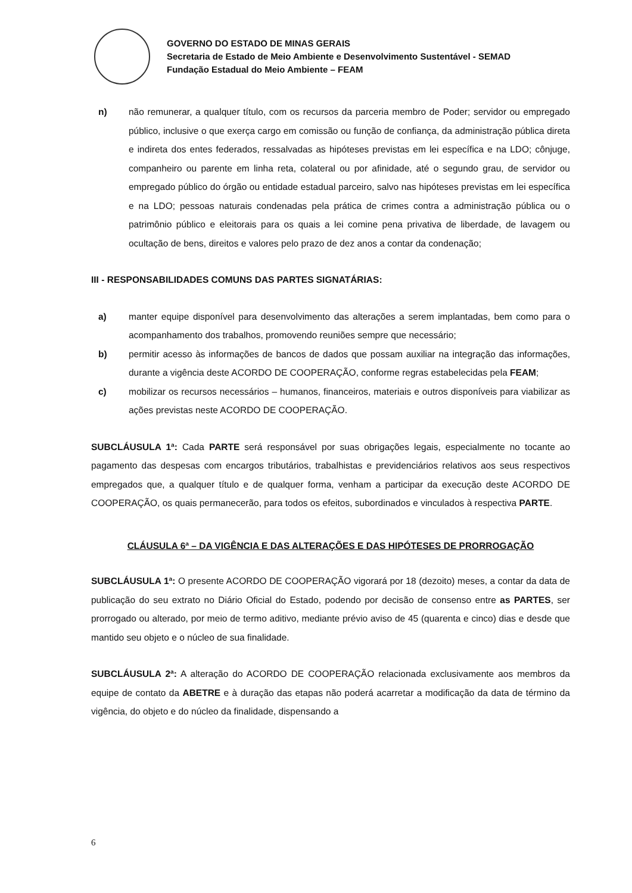GOVERNO DO ESTADO DE MINAS GERAIS
Secretaria de Estado de Meio Ambiente e Desenvolvimento Sustentável - SEMAD
Fundação Estadual do Meio Ambiente – FEAM
n) não remunerar, a qualquer título, com os recursos da parceria membro de Poder; servidor ou empregado público, inclusive o que exerça cargo em comissão ou função de confiança, da administração pública direta e indireta dos entes federados, ressalvadas as hipóteses previstas em lei específica e na LDO; cônjuge, companheiro ou parente em linha reta, colateral ou por afinidade, até o segundo grau, de servidor ou empregado público do órgão ou entidade estadual parceiro, salvo nas hipóteses previstas em lei específica e na LDO; pessoas naturais condenadas pela prática de crimes contra a administração pública ou o patrimônio público e eleitorais para os quais a lei comine pena privativa de liberdade, de lavagem ou ocultação de bens, direitos e valores pelo prazo de dez anos a contar da condenação;
III - RESPONSABILIDADES COMUNS DAS PARTES SIGNATÁRIAS:
a) manter equipe disponível para desenvolvimento das alterações a serem implantadas, bem como para o acompanhamento dos trabalhos, promovendo reuniões sempre que necessário;
b) permitir acesso às informações de bancos de dados que possam auxiliar na integração das informações, durante a vigência deste ACORDO DE COOPERAÇÃO, conforme regras estabelecidas pela FEAM;
c) mobilizar os recursos necessários – humanos, financeiros, materiais e outros disponíveis para viabilizar as ações previstas neste ACORDO DE COOPERAÇÃO.
SUBCLÁUSULA 1ª: Cada PARTE será responsável por suas obrigações legais, especialmente no tocante ao pagamento das despesas com encargos tributários, trabalhistas e previdenciários relativos aos seus respectivos empregados que, a qualquer título e de qualquer forma, venham a participar da execução deste ACORDO DE COOPERAÇÃO, os quais permanecerão, para todos os efeitos, subordinados e vinculados à respectiva PARTE.
CLÁUSULA 6ª – DA VIGÊNCIA E DAS ALTERAÇÕES E DAS HIPÓTESES DE PRORROGAÇÃO
SUBCLÁUSULA 1ª: O presente ACORDO DE COOPERAÇÃO vigorará por 18 (dezoito) meses, a contar da data de publicação do seu extrato no Diário Oficial do Estado, podendo por decisão de consenso entre as PARTES, ser prorrogado ou alterado, por meio de termo aditivo, mediante prévio aviso de 45 (quarenta e cinco) dias e desde que mantido seu objeto e o núcleo de sua finalidade.
SUBCLÁUSULA 2ª: A alteração do ACORDO DE COOPERAÇÃO relacionada exclusivamente aos membros da equipe de contato da ABETRE e à duração das etapas não poderá acarretar a modificação da data de término da vigência, do objeto e do núcleo da finalidade, dispensando a
6